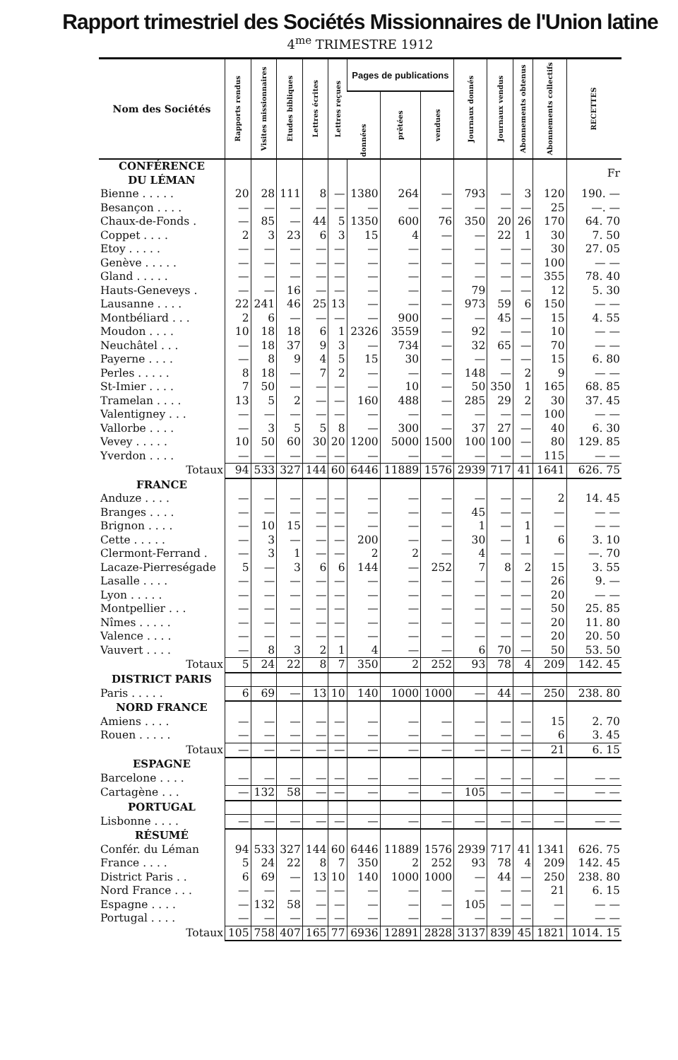Rapport trimestriel des Sociétés Missionnaires de l'Union latine
4<sup>me</sup> TRIMESTRE 1912
| Nom des Sociétés | Rapports rendus | Visites missionnaires | Etudes bibliques | Lettres écrites | Lettres reçues | Pages de publications | | | Journaux donnés | Journaux vendus | Abonnements obtenus | Abonnements collectifs | RECETTES |
| --- | --- | --- | --- | --- | --- | --- | --- | --- | --- | --- | --- | --- | --- |
| | | | | | | données | prêtées | vendues | | | | | |
| CONFÉRENCE DU LÉMAN | | | | | | | | | | | | | Fr |
| Bienne . . . . . | 20 | 28 | 111 | 8 | — | 1380 | 264 | — | 793 | — | 3 | 120 | 190. — |
| Besançon . . . . | — | — | — | — | — | — | — | — | — | — | — | 25 | —. — |
| Chaux-de-Fonds . | — | 85 | — | 44 | 5 | 1350 | 600 | 76 | 350 | 20 | 26 | 170 | 64. 70 |
| Coppet . . . . | 2 | 3 | 23 | 6 | 3 | 15 | 4 | — | — | 22 | 1 | 30 | 7. 50 |
| Etoy . . . . . | — | — | — | — | — | — | — | — | — | — | — | 30 | 27. 05 |
| Genève . . . . . | — | — | — | — | — | — | — | — | — | — | — | 100 | — — |
| Gland . . . . . | — | — | — | — | — | — | — | — | — | — | — | 355 | 78. 40 |
| Hauts-Geneveys . | — | — | 16 | — | — | — | — | — | 79 | — | — | 12 | 5. 30 |
| Lausanne . . . . | 22 | 241 | 46 | 25 | 13 | — | — | — | 973 | 59 | 6 | 150 | — — |
| Montbéliard . . . | 2 | 6 | — | — | — | — | 900 | — | — | 45 | — | 15 | 4. 55 |
| Moudon . . . . | 10 | 18 | 18 | 6 | 1 | 2326 | 3559 | — | 92 | — | — | 10 | — — |
| Neuchâtel . . . | — | 18 | 37 | 9 | 3 | — | 734 | — | 32 | 65 | — | 70 | — — |
| Payerne . . . . | — | 8 | 9 | 4 | 5 | 15 | 30 | — | — | — | — | 15 | 6. 80 |
| Perles . . . . . | 8 | 18 | — | 7 | 2 | — | — | — | 148 | — | 2 | 9 | — — |
| St-Imier . . . . | 7 | 50 | — | — | — | — | 10 | — | 50 | 350 | 1 | 165 | 68. 85 |
| Tramelan . . . . | 13 | 5 | 2 | — | — | 160 | 488 | — | 285 | 29 | 2 | 30 | 37. 45 |
| Valentigney . . . | — | — | — | — | — | — | — | — | — | — | — | 100 | — — |
| Vallorbe . . . . | — | 3 | 5 | 5 | 8 | — | 300 | — | 37 | 27 | — | 40 | 6. 30 |
| Vevey . . . . . | 10 | 50 | 60 | 30 | 20 | 1200 | 5000 | 1500 | 100 | 100 | — | 80 | 129. 85 |
| Yverdon . . . . | — | — | — | — | — | — | — | — | — | — | — | 115 | — — |
| Totaux | 94 | 533 | 327 | 144 | 60 | 6446 | 11889 | 1576 | 2939 | 717 | 41 | 1641 | 626. 75 |
| FRANCE | | | | | | | | | | | | | |
| Anduze . . . . | — | — | — | — | — | — | — | — | — | — | — | 2 | 14. 45 |
| Branges . . . . | — | — | — | — | — | — | — | — | 45 | — | — | — | — — |
| Brignon . . . . | — | 10 | 15 | — | — | — | — | — | 1 | — | 1 | — | — — |
| Cette . . . . . | — | 3 | — | — | — | 200 | — | — | 30 | — | 1 | 6 | 3. 10 |
| Clermont-Ferrand . | — | 3 | 1 | — | — | 2 | 2 | — | 4 | — | — | — | —. 70 |
| Lacaze-Pierreségade | 5 | — | 3 | 6 | 6 | 144 | — | 252 | 7 | 8 | 2 | 15 | 3. 55 |
| Lasalle . . . . | — | — | — | — | — | — | — | — | — | — | — | 26 | 9. — |
| Lyon . . . . . | — | — | — | — | — | — | — | — | — | — | — | 20 | — — |
| Montpellier . . . | — | — | — | — | — | — | — | — | — | — | — | 50 | 25. 85 |
| Nîmes . . . . . | — | — | — | — | — | — | — | — | — | — | — | 20 | 11. 80 |
| Valence . . . . | — | — | — | — | — | — | — | — | — | — | — | 20 | 20. 50 |
| Vauvert . . . . | — | 8 | 3 | 2 | 1 | 4 | — | — | 6 | 70 | — | 50 | 53. 50 |
| Totaux | 5 | 24 | 22 | 8 | 7 | 350 | 2 | 252 | 93 | 78 | 4 | 209 | 142. 45 |
| DISTRICT PARIS | | | | | | | | | | | | | |
| Paris . . . . . | 6 | 69 | — | 13 | 10 | 140 | 1000 | 1000 | — | 44 | — | 250 | 238. 80 |
| NORD FRANCE | | | | | | | | | | | | | |
| Amiens . . . . | — | — | — | — | — | — | — | — | — | — | — | 15 | 2. 70 |
| Rouen . . . . . | — | — | — | — | — | — | — | — | — | — | — | 6 | 3. 45 |
| Totaux | — | — | — | — | — | — | — | — | — | — | — | 21 | 6. 15 |
| ESPAGNE | | | | | | | | | | | | | |
| Barcelone . . . . | — | — | — | — | — | — | — | — | — | — | — | — | — — |
| Cartagène . . . | — | 132 | 58 | — | — | — | — | — | 105 | — | — | — | — — |
| PORTUGAL | | | | | | | | | | | | | |
| Lisbonne . . . . | — | — | — | — | — | — | — | — | — | — | — | — | — — |
| RÉSUMÉ | | | | | | | | | | | | | |
| Confér. du Léman | 94 | 533 | 327 | 144 | 60 | 6446 | 11889 | 1576 | 2939 | 717 | 41 | 1341 | 626. 75 |
| France . . . . | 5 | 24 | 22 | 8 | 7 | 350 | 2 | 252 | 93 | 78 | 4 | 209 | 142. 45 |
| District Paris . . | 6 | 69 | — | 13 | 10 | 140 | 1000 | 1000 | — | 44 | — | 250 | 238. 80 |
| Nord France . . . | — | — | — | — | — | — | — | — | — | — | — | 21 | 6. 15 |
| Espagne . . . . | — | 132 | 58 | — | — | — | — | — | 105 | — | — | — | — — |
| Portugal . . . . | — | — | — | — | — | — | — | — | — | — | — | — | — — |
| Totaux | 105 | 758 | 407 | 165 | 77 | 6936 | 12891 | 2828 | 3137 | 839 | 45 | 1821 | 1014. 15 |